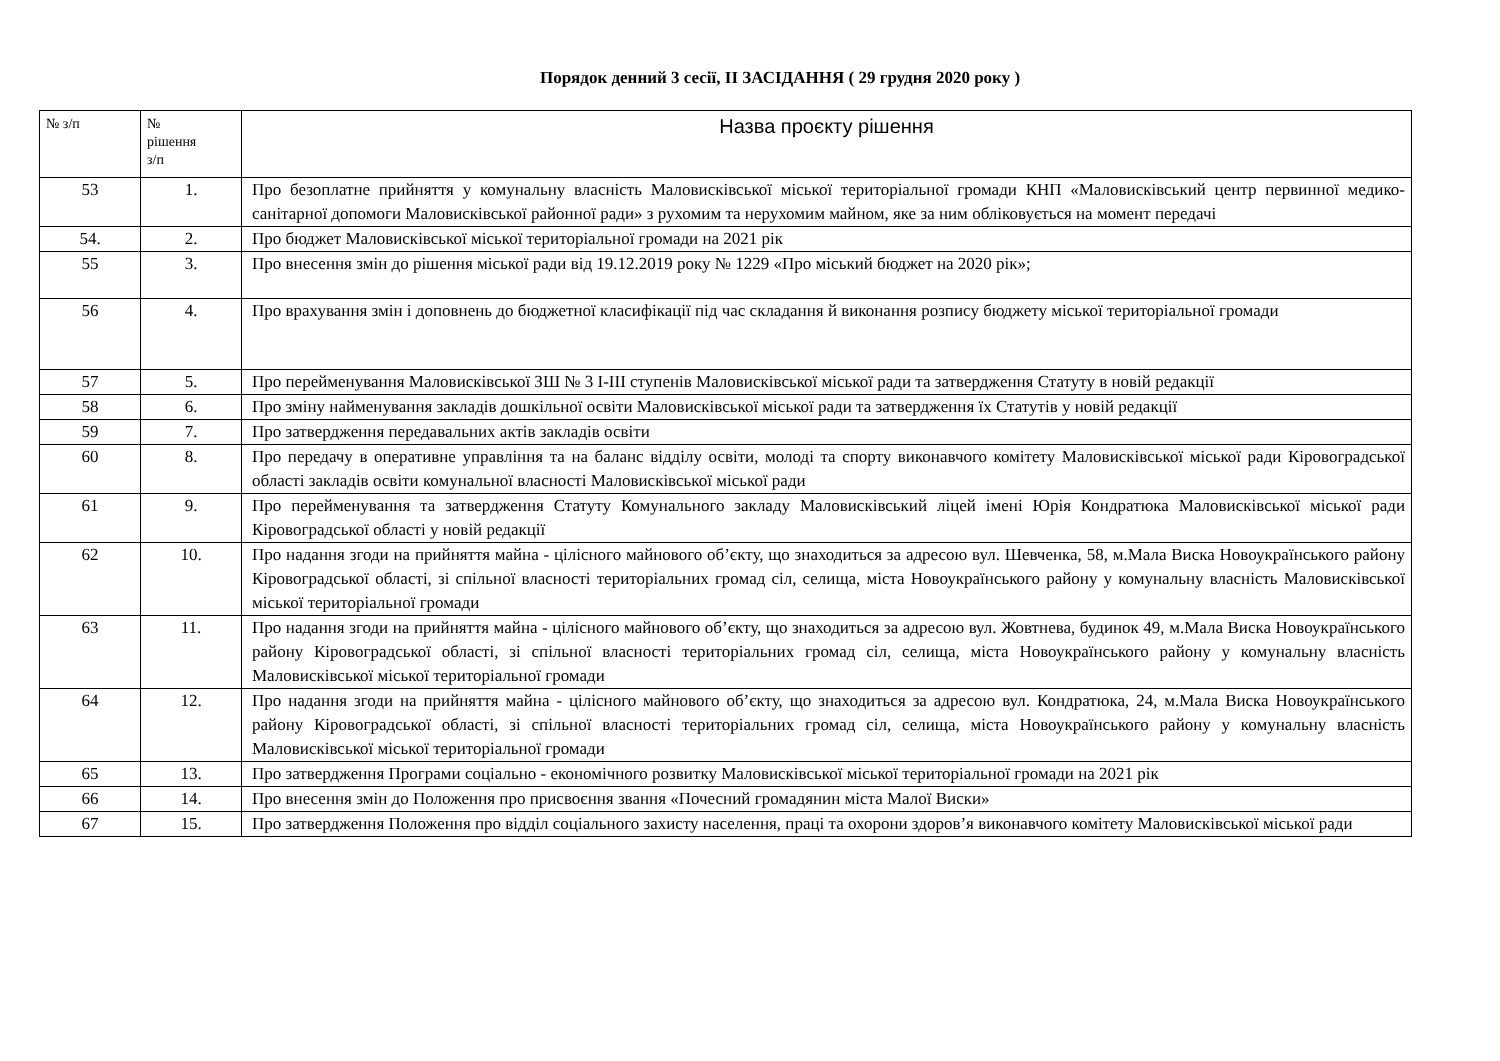Порядок денний 3 сесії, ІІ ЗАСІДАННЯ ( 29 грудня 2020 року )
| № з/п | № рішення з/п | Назва проєкту рішення |
| --- | --- | --- |
| 53 | 1. | Про безоплатне прийняття у комунальну власність Маловисківської міської територіальної громади КНП «Маловисківський центр первинної медико-санітарної допомоги Маловисківської районної ради» з рухомим та нерухомим майном, яке за ним обліковується на момент передачі |
| 54. | 2. | Про бюджет Маловисківської міської територіальної громади на 2021 рік |
| 55 | 3. | Про внесення змін до рішення міської ради від 19.12.2019 року № 1229 «Про міський бюджет на 2020 рік»; |
| 56 | 4. | Про врахування змін і доповнень до бюджетної класифікації під час складання й виконання розпису бюджету міської територіальної громади |
| 57 | 5. | Про перейменування Маловисківської ЗШ № 3 І-ІІІ ступенів Маловисківської міської ради та затвердження Статуту в новій редакції |
| 58 | 6. | Про зміну найменування закладів дошкільної освіти Маловисківської міської ради та затвердження їх Статутів у новій редакції |
| 59 | 7. | Про затвердження передавальних актів закладів освіти |
| 60 | 8. | Про передачу в оперативне управління та на баланс відділу освіти, молоді та спорту виконавчого комітету Маловисківської міської ради Кіровоградської області закладів освіти комунальної власності Маловисківської міської ради |
| 61 | 9. | Про перейменування та затвердження Статуту Комунального закладу Маловисківський ліцей імені Юрія Кондратюка Маловисківської міської ради Кіровоградської області у новій редакції |
| 62 | 10. | Про надання згоди на прийняття майна - цілісного майнового об’єкту, що знаходиться за адресою вул. Шевченка, 58, м.Мала Виска Новоукраїнського району Кіровоградської області, зі спільної власності територіальних громад сіл, селища, міста Новоукраїнського району у комунальну власність Маловисківської міської територіальної громади |
| 63 | 11. | Про надання згоди на прийняття майна - цілісного майнового об’єкту, що знаходиться за адресою вул. Жовтнева, будинок 49, м.Мала Виска Новоукраїнського району Кіровоградської області, зі спільної власності територіальних громад сіл, селища, міста Новоукраїнського району у комунальну власність Маловисківської міської територіальної громади |
| 64 | 12. | Про надання згоди на прийняття майна - цілісного майнового об’єкту, що знаходиться за адресою вул. Кондратюка, 24, м.Мала Виска Новоукраїнського району Кіровоградської області, зі спільної власності територіальних громад сіл, селища, міста Новоукраїнського району у комунальну власність Маловисківської міської територіальної громади |
| 65 | 13. | Про затвердження Програми соціально - економічного розвитку Маловисківської міської територіальної громади на 2021 рік |
| 66 | 14. | Про внесення змін до Положення про присвоєння звання «Почесний громадянин міста Малої Виски» |
| 67 | 15. | Про затвердження Положення про відділ соціального захисту населення, праці та охорони здоров’я виконавчого комітету Маловисківської міської ради |